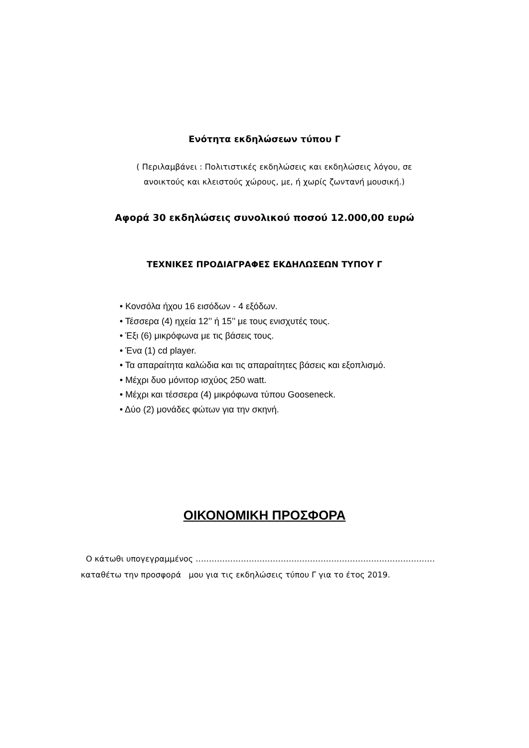Ενότητα εκδηλώσεων τύπου Γ
( Περιλαμβάνει : Πολιτιστικές εκδηλώσεις και εκδηλώσεις λόγου, σε ανοικτούς και κλειστούς χώρους, με, ή χωρίς ζωντανή μουσική.)
Αφορά 30 εκδηλώσεις συνολικού ποσού 12.000,00 ευρώ
ΤΕΧΝΙΚΕΣ ΠΡΟΔΙΑΓΡΑΦΕΣ ΕΚΔΗΛΩΣΕΩΝ ΤΥΠΟΥ Γ
• Κονσόλα ήχου 16 εισόδων - 4 εξόδων.
• Τέσσερα (4) ηχεία 12’’ ή 15’’ με τους ενισχυτές τους.
• Έξι (6) μικρόφωνα με τις βάσεις τους.
• Ένα (1) cd player.
• Τα απαραίτητα καλώδια και τις απαραίτητες βάσεις και εξοπλισμό.
• Μέχρι δυο μόνιτορ ισχύος 250 watt.
• Μέχρι και τέσσερα (4) μικρόφωνα τύπου Gooseneck.
• Δύο (2) μονάδες φώτων για την σκηνή.
ΟΙΚΟΝΟΜΙΚΗ ΠΡΟΣΦΟΡΑ
Ο κάτωθι υπογεγραμμένος ………………………………………………………………………………
καταθέτω την προσφορά μου για τις εκδηλώσεις τύπου Γ για το έτος 2019.